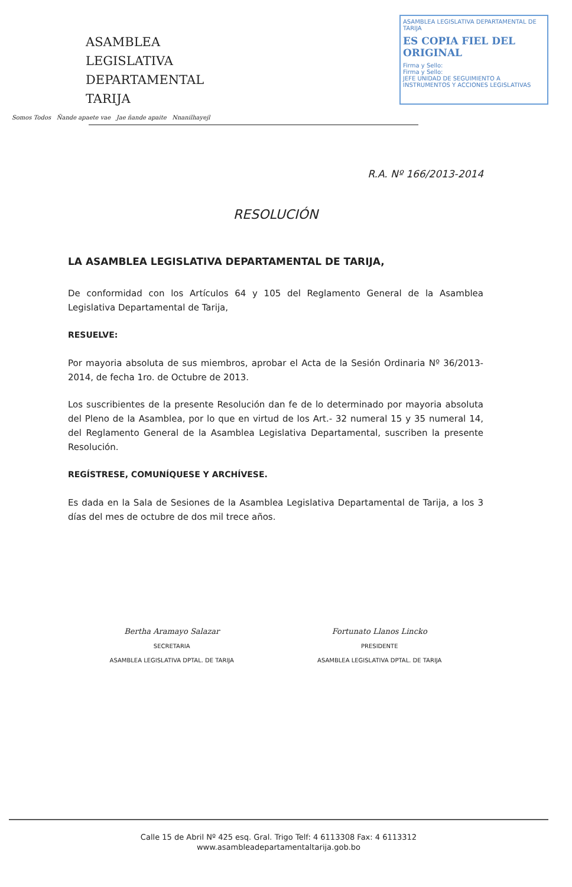ASAMBLEA LEGISLATIVA
DEPARTAMENTAL TARIJA
Somos Todos Ñande apaete vae Jae ñande apaite Nnanilhayejl
ASAMBLEA LEGISLATIVA DEPARTAMENTAL DE TARIJA
ES COPIA FIEL DEL ORIGINAL
Firma y Sello:
Firma y Sello:
JEFE UNIDAD DE SEGUIMIENTO A INSTRUMENTOS Y ACCIONES LEGISLATIVAS
R.A. Nº 166/2013-2014
RESOLUCIÓN
LA ASAMBLEA LEGISLATIVA DEPARTAMENTAL DE TARIJA,
De conformidad con los Artículos 64 y 105 del Reglamento General de la Asamblea Legislativa Departamental de Tarija,
RESUELVE:
Por mayoria absoluta de sus miembros, aprobar el Acta de la Sesión Ordinaria Nº 36/2013-2014, de fecha 1ro. de Octubre de 2013.
Los suscribientes de la presente Resolución dan fe de lo determinado por mayoria absoluta del Pleno de la Asamblea, por lo que en virtud de los Art.- 32 numeral 15 y 35 numeral 14, del Reglamento General de la Asamblea Legislativa Departamental, suscriben la presente Resolución.
REGÍSTRESE, COMUNÍQUESE Y ARCHÍVESE.
Es dada en la Sala de Sesiones de la Asamblea Legislativa Departamental de Tarija, a los 3 días del mes de octubre de dos mil trece años.
Bertha Aramayo Salazar
SECRETARIA
ASAMBLEA LEGISLATIVA DPTAL. DE TARIJA
Fortunato Llanos Lincko
PRESIDENTE
ASAMBLEA LEGISLATIVA DPTAL. DE TARIJA
Calle 15 de Abril Nº 425 esq. Gral. Trigo Telf: 4 6113308 Fax: 4 6113312
www.asambleadepartamentaltarija.gob.bo